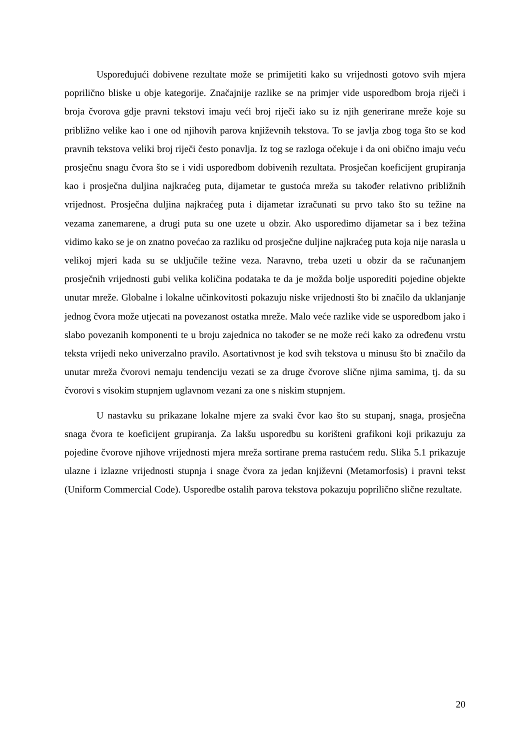Uspoređujući dobivene rezultate može se primijetiti kako su vrijednosti gotovo svih mjera poprilično bliske u obje kategorije. Značajnije razlike se na primjer vide usporedbom broja riječi i broja čvorova gdje pravni tekstovi imaju veći broj riječi iako su iz njih generirane mreže koje su približno velike kao i one od njihovih parova književnih tekstova. To se javlja zbog toga što se kod pravnih tekstova veliki broj riječi često ponavlja. Iz tog se razloga očekuje i da oni obično imaju veću prosječnu snagu čvora što se i vidi usporedbom dobivenih rezultata. Prosječan koeficijent grupiranja kao i prosječna duljina najkraćeg puta, dijametar te gustoća mreža su također relativno približnih vrijednost. Prosječna duljina najkraćeg puta i dijametar izračunati su prvo tako što su težine na vezama zanemarene, a drugi puta su one uzete u obzir. Ako usporedimo dijametar sa i bez težina vidimo kako se je on znatno povećao za razliku od prosječne duljine najkraćeg puta koja nije narasla u velikoj mjeri kada su se uključile težine veza. Naravno, treba uzeti u obzir da se računanjem prosječnih vrijednosti gubi velika količina podataka te da je možda bolje usporediti pojedine objekte unutar mreže. Globalne i lokalne učinkovitosti pokazuju niske vrijednosti što bi značilo da uklanjanje jednog čvora može utjecati na povezanost ostatka mreže. Malo veće razlike vide se usporedbom jako i slabo povezanih komponenti te u broju zajednica no također se ne može reći kako za određenu vrstu teksta vrijedi neko univerzalno pravilo. Asortativnost je kod svih tekstova u minusu što bi značilo da unutar mreža čvorovi nemaju tendenciju vezati se za druge čvorove slične njima samima, tj. da su čvorovi s visokim stupnjem uglavnom vezani za one s niskim stupnjem.
U nastavku su prikazane lokalne mjere za svaki čvor kao što su stupanj, snaga, prosječna snaga čvora te koeficijent grupiranja. Za lakšu usporedbu su korišteni grafikoni koji prikazuju za pojedine čvorove njihove vrijednosti mjera mreža sortirane prema rastućem redu. Slika 5.1 prikazuje ulazne i izlazne vrijednosti stupnja i snage čvora za jedan književni (Metamorfosis) i pravni tekst (Uniform Commercial Code). Usporedbe ostalih parova tekstova pokazuju poprilično slične rezultate.
20